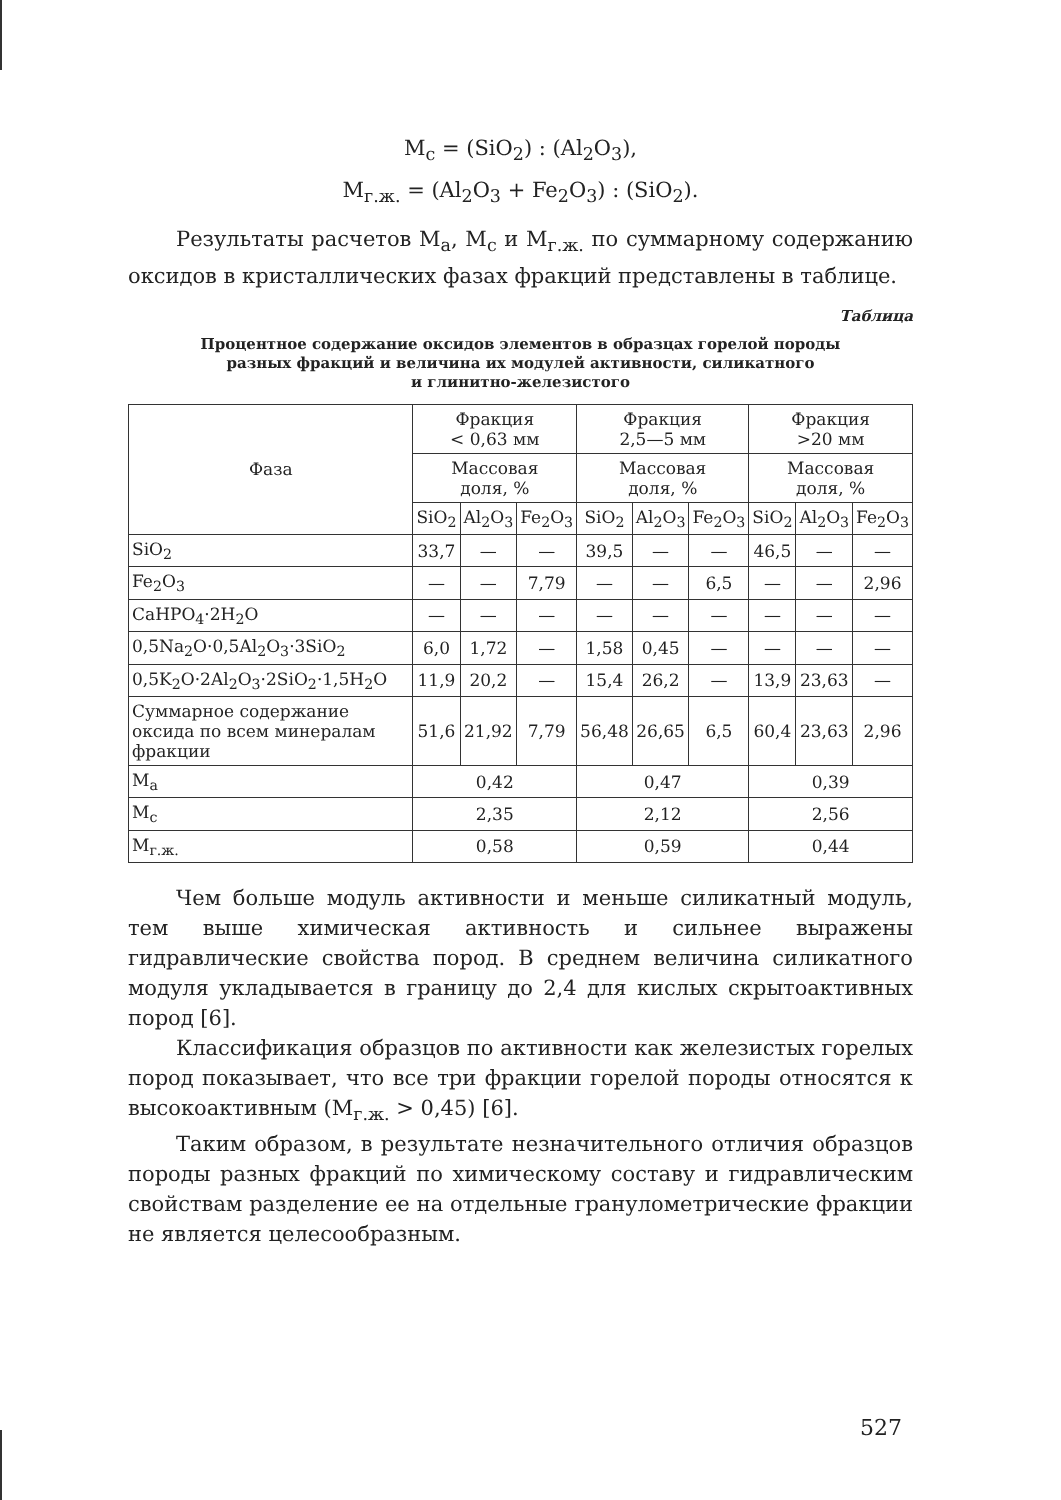M<sub>с</sub> = (SiO<sub>2</sub>) : (Al<sub>2</sub>O<sub>3</sub>),
M<sub>г.ж.</sub> = (Al<sub>2</sub>O<sub>3</sub> + Fe<sub>2</sub>O<sub>3</sub>) : (SiO<sub>2</sub>).
Результаты расчетов M<sub>а</sub>, M<sub>с</sub> и M<sub>г.ж.</sub> по суммарному содержанию оксидов в кристаллических фазах фракций представлены в таблице.
Таблица
Процентное содержание оксидов элементов в образцах горелой породы
разных фракций и величина их модулей активности, силикатного
и глинитно-железистого
| Фаза | Фракция < 0,63 мм | | | Фракция 2,5—5 мм | | | Фракция >20 мм | | |
| --- | --- | --- | --- | --- | --- | --- | --- | --- | --- |
| | Массовая доля, % | | | Массовая доля, % | | | Массовая доля, % | | |
| | SiO<sub>2</sub> | Al<sub>2</sub>O<sub>3</sub> | Fe<sub>2</sub>O<sub>3</sub> | SiO<sub>2</sub> | Al<sub>2</sub>O<sub>3</sub> | Fe<sub>2</sub>O<sub>3</sub> | SiO<sub>2</sub> | Al<sub>2</sub>O<sub>3</sub> | Fe<sub>2</sub>O<sub>3</sub> |
| SiO<sub>2</sub> | 33,7 | — | — | 39,5 | — | — | 46,5 | — | — |
| Fe<sub>2</sub>O<sub>3</sub> | — | — | 7,79 | — | — | 6,5 | — | — | 2,96 |
| CaHPO<sub>4</sub>·2H<sub>2</sub>O | — | — | — | — | — | — | — | — | — |
| 0,5Na<sub>2</sub>O·0,5Al<sub>2</sub>O<sub>3</sub>·3SiO<sub>2</sub> | 6,0 | 1,72 | — | 1,58 | 0,45 | — | — | — | — |
| 0,5K<sub>2</sub>O·2Al<sub>2</sub>O<sub>3</sub>·2SiO<sub>2</sub>·1,5H<sub>2</sub>O | 11,9 | 20,2 | — | 15,4 | 26,2 | — | 13,9 | 23,63 | — |
| Суммарное содержание оксида по всем минералам фракции | 51,6 | 21,92 | 7,79 | 56,48 | 26,65 | 6,5 | 60,4 | 23,63 | 2,96 |
| M<sub>а</sub> | 0,42 | | | 0,47 | | | 0,39 | | |
| M<sub>с</sub> | 2,35 | | | 2,12 | | | 2,56 | | |
| M<sub>г.ж.</sub> | 0,58 | | | 0,59 | | | 0,44 | | |
Чем больше модуль активности и меньше силикатный модуль, тем выше химическая активность и сильнее выражены гидравлические свойства пород. В среднем величина силикатного модуля укладывается в границу до 2,4 для кислых скрытоактивных пород [6].
Классификация образцов по активности как железистых горелых пород показывает, что все три фракции горелой породы относятся к высокоактивным (M<sub>г.ж.</sub> > 0,45) [6].
Таким образом, в результате незначительного отличия образцов породы разных фракций по химическому составу и гидравлическим свойствам разделение ее на отдельные гранулометрические фракции не является целесообразным.
527